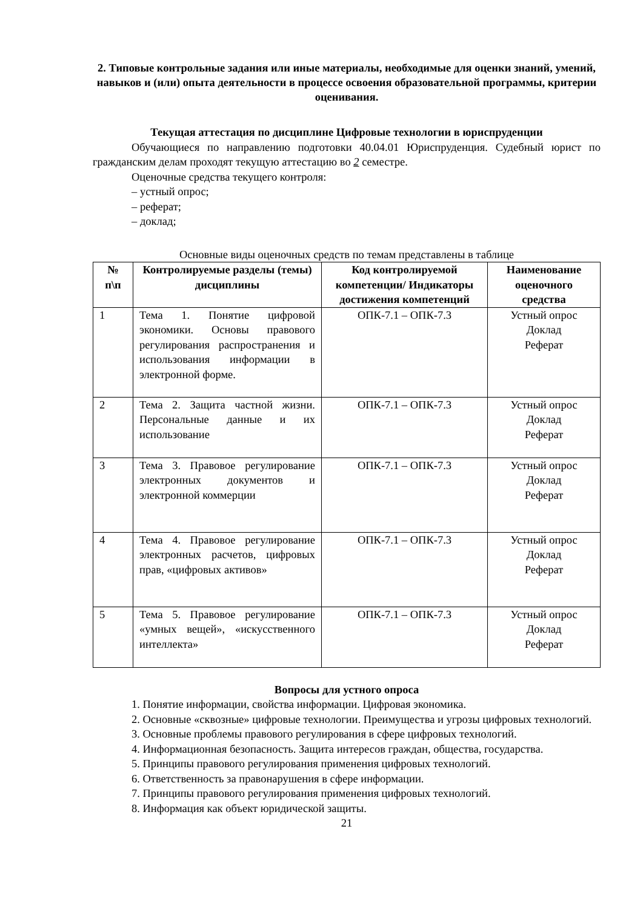2. Типовые контрольные задания или иные материалы, необходимые для оценки знаний, умений, навыков и (или) опыта деятельности в процессе освоения образовательной программы, критерии оценивания.
Текущая аттестация по дисциплине Цифровые технологии в юриспруденции
Обучающиеся по направлению подготовки 40.04.01 Юриспруденция. Судебный юрист по гражданским делам проходят текущую аттестацию во 2 семестре.
Оценочные средства текущего контроля:
– устный опрос;
– реферат;
– доклад;
Основные виды оценочных средств по темам представлены в таблице
| № п\п | Контролируемые разделы (темы) дисциплины | Код контролируемой компетенции/ Индикаторы достижения компетенций | Наименование оценочного средства |
| --- | --- | --- | --- |
| 1 | Тема 1. Понятие цифровой экономики. Основы правового регулирования распространения и использования информации в электронной форме. | ОПК-7.1 – ОПК-7.3 | Устный опрос Доклад Реферат |
| 2 | Тема 2. Защита частной жизни. Персональные данные и их использование | ОПК-7.1 – ОПК-7.3 | Устный опрос Доклад Реферат |
| 3 | Тема 3. Правовое регулирование электронных документов и электронной коммерции | ОПК-7.1 – ОПК-7.3 | Устный опрос Доклад Реферат |
| 4 | Тема 4. Правовое регулирование электронных расчетов, цифровых прав, «цифровых активов» | ОПК-7.1 – ОПК-7.3 | Устный опрос Доклад Реферат |
| 5 | Тема 5. Правовое регулирование «умных вещей», «искусственного интеллекта» | ОПК-7.1 – ОПК-7.3 | Устный опрос Доклад Реферат |
Вопросы для устного опроса
1. Понятие информации, свойства информации. Цифровая экономика.
2. Основные «сквозные» цифровые технологии. Преимущества и угрозы цифровых технологий.
3. Основные проблемы правового регулирования в сфере цифровых технологий.
4. Информационная безопасность. Защита интересов граждан, общества, государства.
5. Принципы правового регулирования применения цифровых технологий.
6. Ответственность за правонарушения в сфере информации.
7. Принципы правового регулирования применения цифровых технологий.
8. Информация как объект юридической защиты.
21